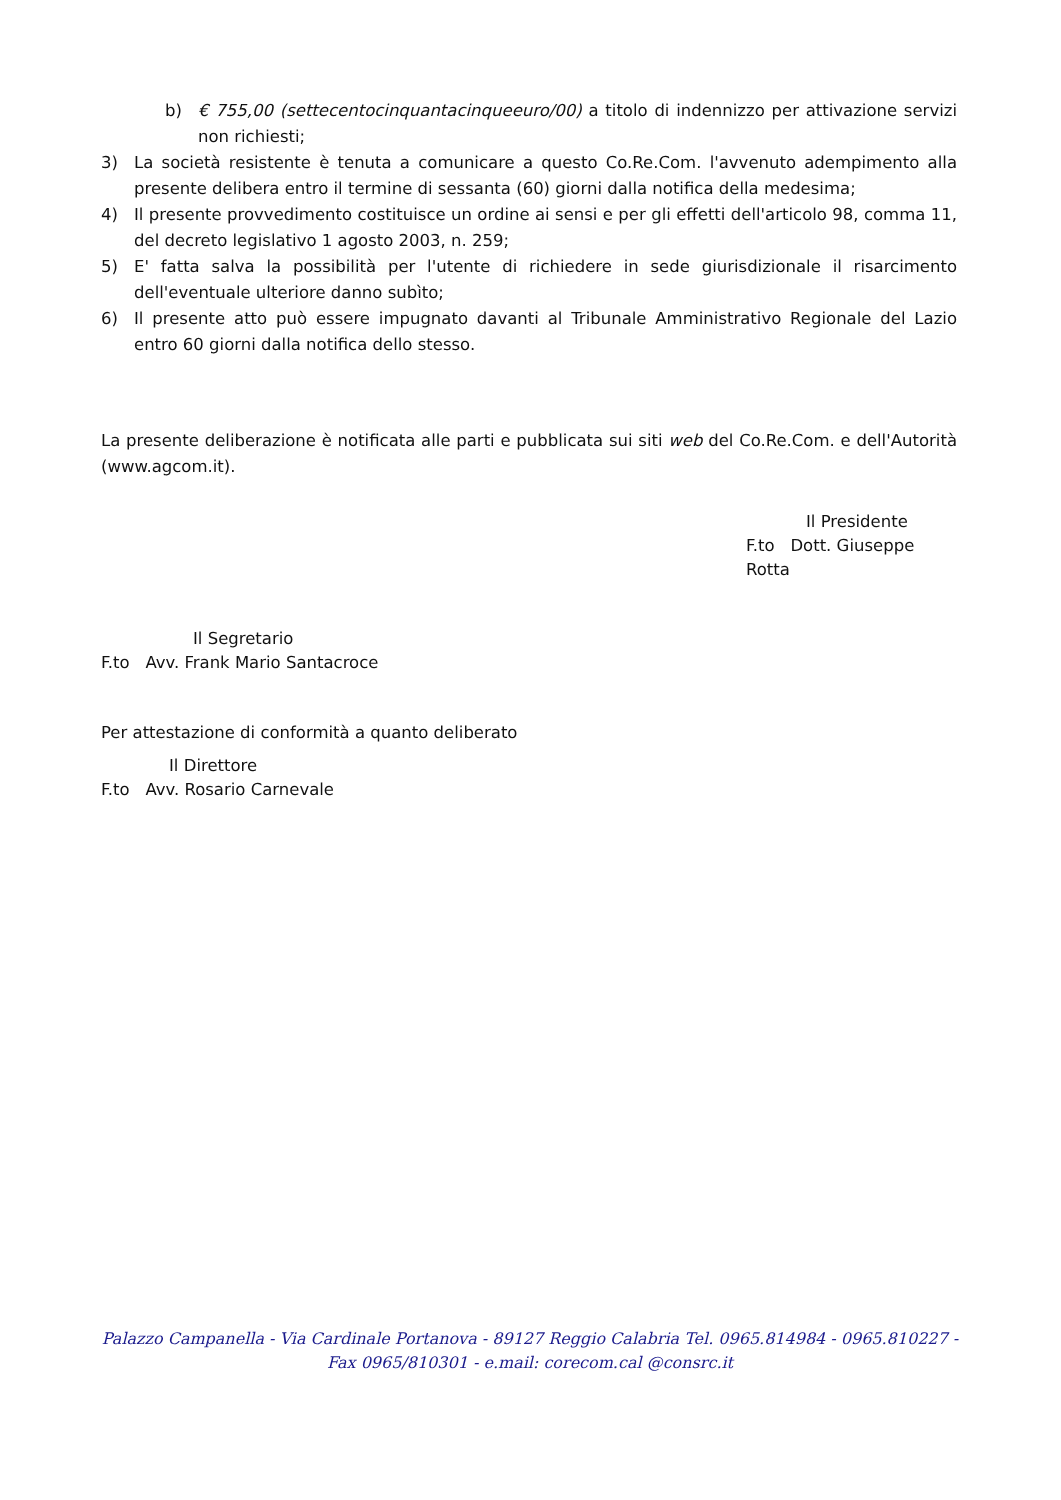b) € 755,00 (settecentocinquantacinqueeuro/00) a titolo di indennizzo per attivazione servizi non richiesti;
3) La società resistente è tenuta a comunicare a questo Co.Re.Com. l'avvenuto adempimento alla presente delibera entro il termine di sessanta (60) giorni dalla notifica della medesima;
4) Il presente provvedimento costituisce un ordine ai sensi e per gli effetti dell'articolo 98, comma 11, del decreto legislativo 1 agosto 2003, n. 259;
5) E' fatta salva la possibilità per l'utente di richiedere in sede giurisdizionale il risarcimento dell'eventuale ulteriore danno subìto;
6) Il presente atto può essere impugnato davanti al Tribunale Amministrativo Regionale del Lazio entro 60 giorni dalla notifica dello stesso.
La presente deliberazione è notificata alle parti e pubblicata sui siti web del Co.Re.Com. e dell'Autorità (www.agcom.it).
Il Presidente
F.to Dott. Giuseppe Rotta
Il Segretario
F.to Avv. Frank Mario Santacroce
Per attestazione di conformità a quanto deliberato
Il Direttore
F.to Avv. Rosario Carnevale
Palazzo Campanella - Via Cardinale Portanova - 89127 Reggio Calabria Tel. 0965.814984 - 0965.810227 -
Fax 0965/810301 - e.mail: corecom.cal @consrc.it